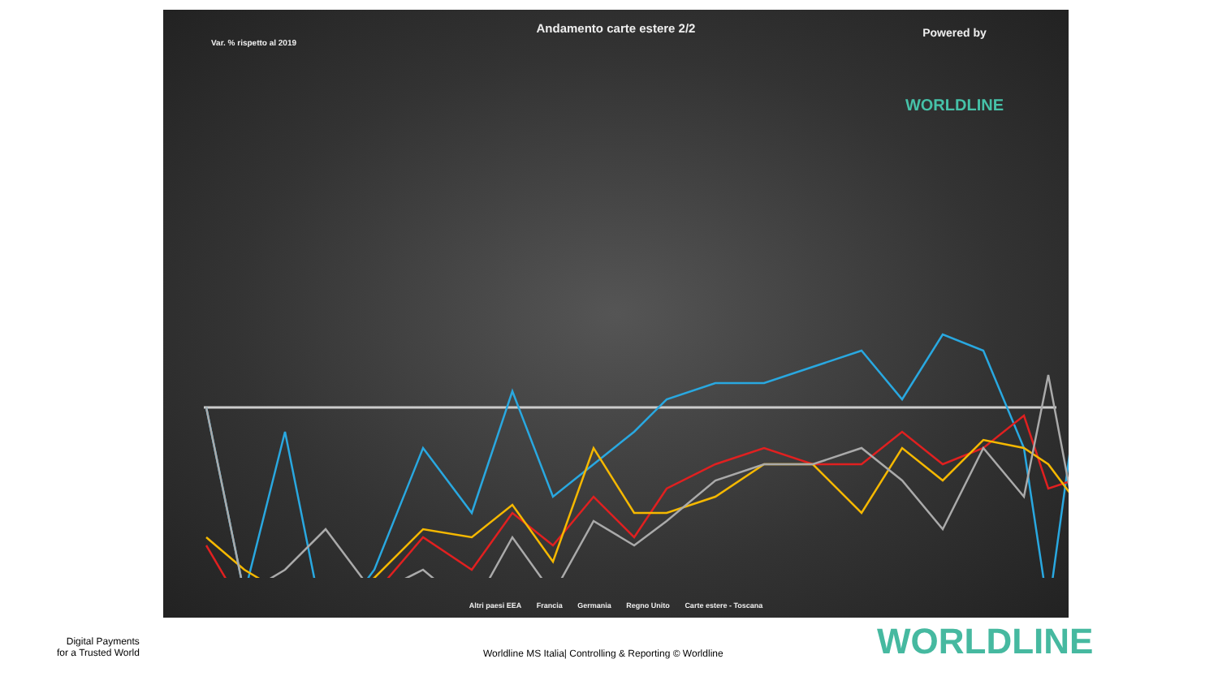Andamento carte estere 2/2
Var. % rispetto al 2019
Powered by
WORLDLINE
Altri paesi EEA Francia Germania Regno Unito Carte estere - Toscana
Digital Payments
for a Trusted World
Worldline MS Italia| Controlling & Reporting © Worldline
WORLDLINE